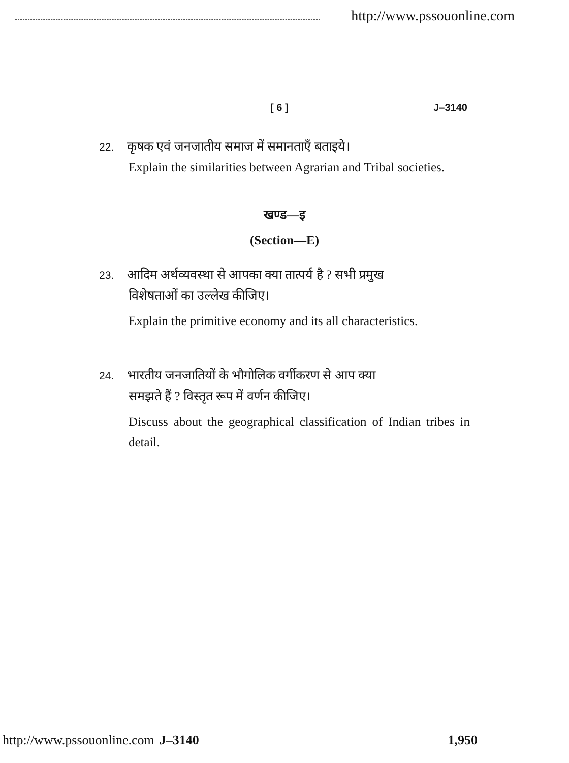http://www.pssouonline.com
[ 6 ] J–3140
22. कृषक एवं जनजातीय समाज में समानताएँ बताइये।
Explain the similarities between Agrarian and Tribal societies.
खण्ड—इ
(Section—E)
23. आदिम अर्थव्यवस्था से आपका क्या तात्पर्य है ? सभी प्रमुख
विशेषताओं का उल्लेख कीजिए।
Explain the primitive economy and its all characteristics.
24. भारतीय जनजातियों के भौगोलिक वर्गीकरण से आप क्या
समझते हैं ? विस्तृत रूप में वर्णन कीजिए।
Discuss about the geographical classification of Indian tribes in detail.
http://www.pssouonline.com J–3140 1,950